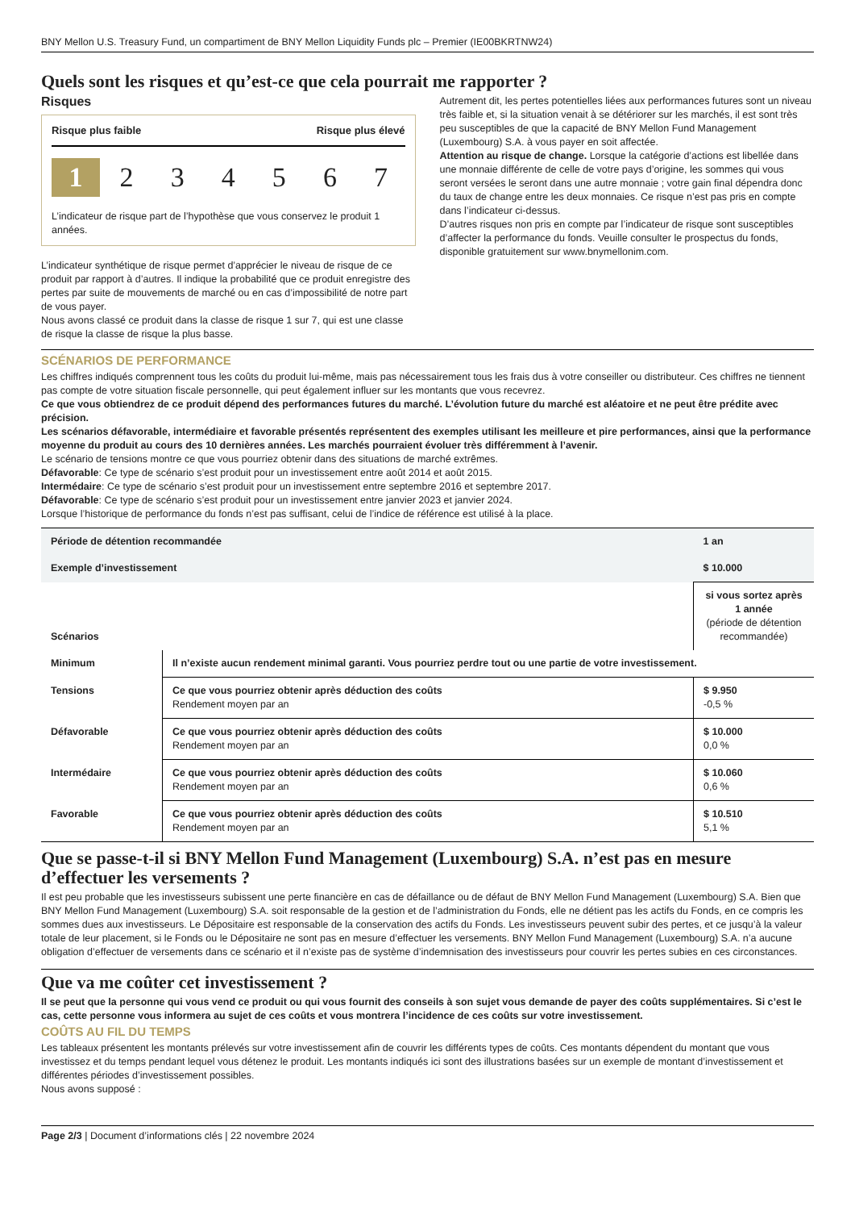BNY Mellon U.S. Treasury Fund, un compartiment de BNY Mellon Liquidity Funds plc – Premier (IE00BKRTNW24)
Quels sont les risques et qu’est-ce que cela pourrait me rapporter ?
Risques
Risque plus faible Risque plus élevé
1 234567
L’indicateur de risque part de l’hypothèse que vous conservez le produit 1 années.
L’indicateur synthétique de risque permet d’apprécier le niveau de risque de ce produit par rapport à d’autres. Il indique la probabilité que ce produit enregistre des pertes par suite de mouvements de marché ou en cas d’impossibilité de notre part de vous payer.
Nous avons classé ce produit dans la classe de risque 1 sur 7, qui est une classe de risque la classe de risque la plus basse.
Autrement dit, les pertes potentielles liées aux performances futures sont un niveau très faible et, si la situation venait à se détériorer sur les marchés, il est sont très peu susceptibles de que la capacité de BNY Mellon Fund Management (Luxembourg) S.A. à vous payer en soit affectée.
Attention au risque de change. Lorsque la catégorie d’actions est libellée dans une monnaie différente de celle de votre pays d’origine, les sommes qui vous seront versées le seront dans une autre monnaie ; votre gain final dépendra donc du taux de change entre les deux monnaies. Ce risque n’est pas pris en compte dans l’indicateur ci-dessus.
D’autres risques non pris en compte par l’indicateur de risque sont susceptibles d’affecter la performance du fonds. Veuille consulter le prospectus du fonds, disponible gratuitement sur www.bnymellonim.com.
SCÉNARIOS DE PERFORMANCE
Les chiffres indiqués comprennent tous les coûts du produit lui-même, mais pas nécessairement tous les frais dus à votre conseiller ou distributeur. Ces chiffres ne tiennent pas compte de votre situation fiscale personnelle, qui peut également influer sur les montants que vous recevrez.
Ce que vous obtiendrez de ce produit dépend des performances futures du marché. L’évolution future du marché est aléatoire et ne peut être prédite avec précision.
Les scénarios défavorable, intermédiaire et favorable présentés représentent des exemples utilisant les meilleure et pire performances, ainsi que la performance moyenne du produit au cours des 10 dernières années. Les marchés pourraient évoluer très différemment à l’avenir.
Le scénario de tensions montre ce que vous pourriez obtenir dans des situations de marché extrêmes.
Défavorable: Ce type de scénario s’est produit pour un investissement entre août 2014 et août 2015.
Intermédaire: Ce type de scénario s’est produit pour un investissement entre septembre 2016 et septembre 2017.
Défavorable: Ce type de scénario s’est produit pour un investissement entre janvier 2023 et janvier 2024.
Lorsque l’historique de performance du fonds n’est pas suffisant, celui de l’indice de référence est utilisé à la place.
| Période de détention recommandée | | 1 an |
| Exemple d’investissement | | $ 10.000 |
| Scénarios | | si vous sortez après 1 année (période de détention recommandée) |
| Minimum | Il n’existe aucun rendement minimal garanti. Vous pourriez perdre tout ou une partie de votre investissement. | |
| Tensions | Ce que vous pourriez obtenir après déduction des coûts Rendement moyen par an | $ 9.950 -0,5 % |
| Défavorable | Ce que vous pourriez obtenir après déduction des coûts Rendement moyen par an | $ 10.000 0,0 % |
| Intermédaire | Ce que vous pourriez obtenir après déduction des coûts Rendement moyen par an | $ 10.060 0,6 % |
| Favorable | Ce que vous pourriez obtenir après déduction des coûts Rendement moyen par an | $ 10.510 5,1 % |
Que se passe-t-il si BNY Mellon Fund Management (Luxembourg) S.A. n’est pas en mesure d’effectuer les versements ?
Il est peu probable que les investisseurs subissent une perte financière en cas de défaillance ou de défaut de BNY Mellon Fund Management (Luxembourg) S.A. Bien que BNY Mellon Fund Management (Luxembourg) S.A. soit responsable de la gestion et de l’administration du Fonds, elle ne détient pas les actifs du Fonds, en ce compris les sommes dues aux investisseurs. Le Dépositaire est responsable de la conservation des actifs du Fonds. Les investisseurs peuvent subir des pertes, et ce jusqu’à la valeur totale de leur placement, si le Fonds ou le Dépositaire ne sont pas en mesure d’effectuer les versements. BNY Mellon Fund Management (Luxembourg) S.A. n’a aucune obligation d’effectuer de versements dans ce scénario et il n’existe pas de système d’indemnisation des investisseurs pour couvrir les pertes subies en ces circonstances.
Que va me coûter cet investissement ?
Il se peut que la personne qui vous vend ce produit ou qui vous fournit des conseils à son sujet vous demande de payer des coûts supplémentaires. Si c’est le cas, cette personne vous informera au sujet de ces coûts et vous montrera l’incidence de ces coûts sur votre investissement.
COÛTS AU FIL DU TEMPS
Les tableaux présentent les montants prélevés sur votre investissement afin de couvrir les différents types de coûts. Ces montants dépendent du montant que vous investissez et du temps pendant lequel vous détenez le produit. Les montants indiqués ici sont des illustrations basées sur un exemple de montant d’investissement et différentes périodes d’investissement possibles.
Nous avons supposé :
Page 2/3 | Document d’informations clés | 22 novembre 2024